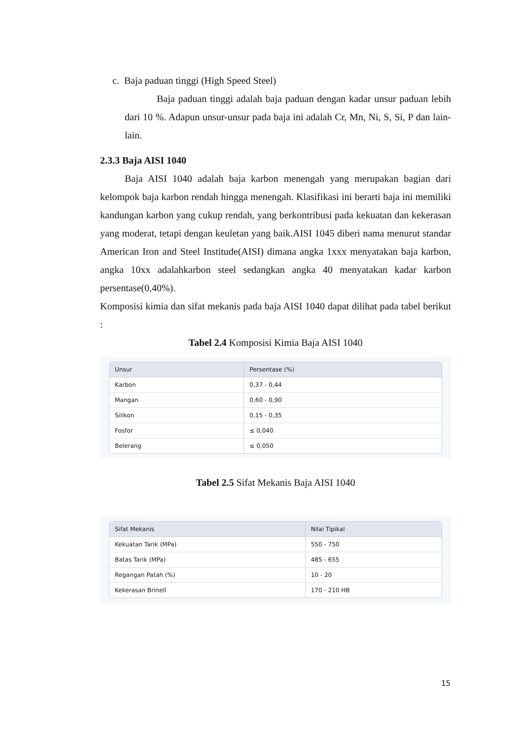c. Baja paduan tinggi (High Speed Steel)
Baja paduan tinggi adalah baja paduan dengan kadar unsur paduan lebih dari 10 %. Adapun unsur-unsur pada baja ini adalah Cr, Mn, Ni, S, Si, P dan lain-lain.
2.3.3 Baja AISI 1040
Baja AISI 1040 adalah baja karbon menengah yang merupakan bagian dari kelompok baja karbon rendah hingga menengah. Klasifikasi ini berarti baja ini memiliki kandungan karbon yang cukup rendah, yang berkontribusi pada kekuatan dan kekerasan yang moderat, tetapi dengan keuletan yang baik.AISI 1045 diberi nama menurut standar American Iron and Steel Institude(AISI) dimana angka 1xxx menyatakan baja karbon, angka 10xx adalahkarbon steel sedangkan angka 40 menyatakan kadar karbon persentase(0,40%).
Komposisi kimia dan sifat mekanis pada baja AISI 1040 dapat dilihat pada tabel berikut :
Tabel 2.4 Komposisi Kimia Baja AISI 1040
| Unsur | Persentase (%) |
| --- | --- |
| Karbon | 0,37 - 0,44 |
| Mangan | 0,60 - 0,90 |
| Silikon | 0,15 - 0,35 |
| Fosfor | ≤ 0,040 |
| Belerang | ≤ 0,050 |
Tabel 2.5 Sifat Mekanis Baja AISI 1040
| Sifat Mekanis | Nilai Tipikal |
| --- | --- |
| Kekuatan Tarik (MPa) | 550 - 750 |
| Batas Tarik (MPa) | 485 - 655 |
| Regangan Patah (%) | 10 - 20 |
| Kekerasan Brinell | 170 - 210 HB |
15